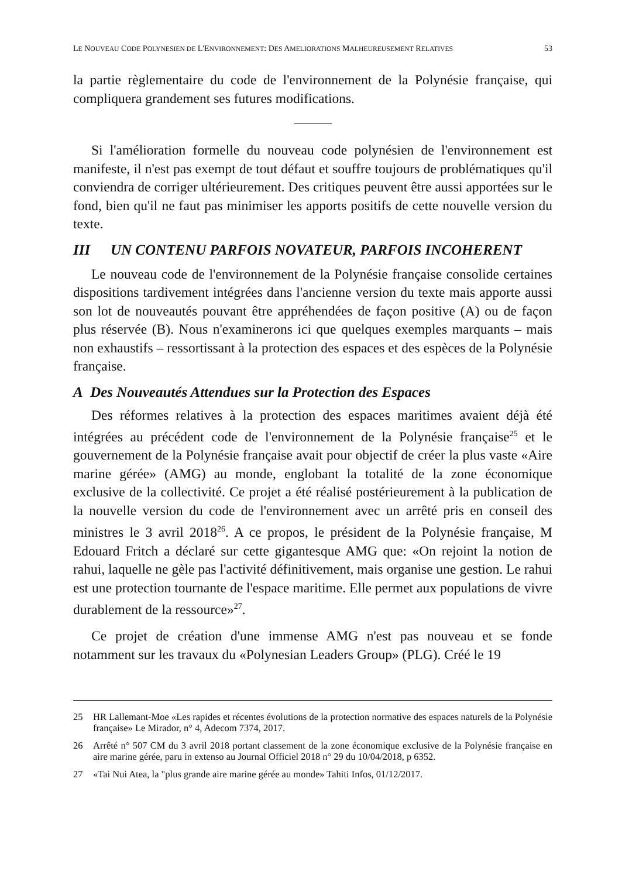LE NOUVEAU CODE POLYNESIEN DE L'ENVIRONNEMENT: DES AMELIORATIONS MALHEUREUSEMENT RELATIVES 53
la partie règlementaire du code de l'environnement de la Polynésie française, qui compliquera grandement ses futures modifications.
Si l'amélioration formelle du nouveau code polynésien de l'environnement est manifeste, il n'est pas exempt de tout défaut et souffre toujours de problématiques qu'il conviendra de corriger ultérieurement. Des critiques peuvent être aussi apportées sur le fond, bien qu'il ne faut pas minimiser les apports positifs de cette nouvelle version du texte.
III UN CONTENU PARFOIS NOVATEUR, PARFOIS INCOHERENT
Le nouveau code de l'environnement de la Polynésie française consolide certaines dispositions tardivement intégrées dans l'ancienne version du texte mais apporte aussi son lot de nouveautés pouvant être appréhendées de façon positive (A) ou de façon plus réservée (B). Nous n'examinerons ici que quelques exemples marquants – mais non exhaustifs – ressortissant à la protection des espaces et des espèces de la Polynésie française.
A Des Nouveautés Attendues sur la Protection des Espaces
Des réformes relatives à la protection des espaces maritimes avaient déjà été intégrées au précédent code de l'environnement de la Polynésie française<sup>25</sup> et le gouvernement de la Polynésie française avait pour objectif de créer la plus vaste «Aire marine gérée» (AMG) au monde, englobant la totalité de la zone économique exclusive de la collectivité. Ce projet a été réalisé postérieurement à la publication de la nouvelle version du code de l'environnement avec un arrêté pris en conseil des ministres le 3 avril 2018<sup>26</sup>. A ce propos, le président de la Polynésie française, M Edouard Fritch a déclaré sur cette gigantesque AMG que: «On rejoint la notion de rahui, laquelle ne gèle pas l'activité définitivement, mais organise une gestion. Le rahui est une protection tournante de l'espace maritime. Elle permet aux populations de vivre durablement de la ressource»<sup>27</sup>.
Ce projet de création d'une immense AMG n'est pas nouveau et se fonde notamment sur les travaux du «Polynesian Leaders Group» (PLG). Créé le 19
25 HR Lallemant-Moe «Les rapides et récentes évolutions de la protection normative des espaces naturels de la Polynésie française» Le Mirador, n° 4, Adecom 7374, 2017.
26 Arrêté n° 507 CM du 3 avril 2018 portant classement de la zone économique exclusive de la Polynésie française en aire marine gérée, paru in extenso au Journal Officiel 2018 n° 29 du 10/04/2018, p 6352.
27 «Tai Nui Atea, la "plus grande aire marine gérée au monde» Tahiti Infos, 01/12/2017.